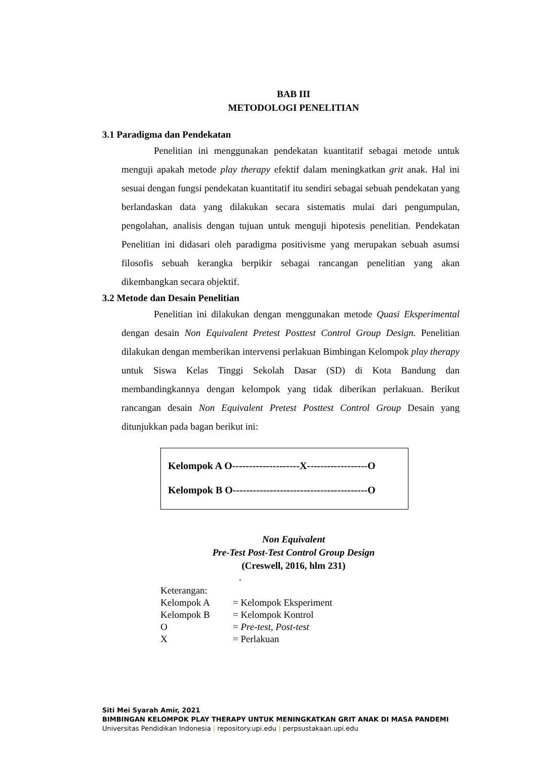BAB III
METODOLOGI PENELITIAN
3.1 Paradigma dan Pendekatan
Penelitian ini menggunakan pendekatan kuantitatif sebagai metode untuk menguji apakah metode play therapy efektif dalam meningkatkan grit anak. Hal ini sesuai dengan fungsi pendekatan kuantitatif itu sendiri sebagai sebuah pendekatan yang berlandaskan data yang dilakukan secara sistematis mulai dari pengumpulan, pengolahan, analisis dengan tujuan untuk menguji hipotesis penelitian. Pendekatan Penelitian ini didasari oleh paradigma positivisme yang merupakan sebuah asumsi filosofis sebuah kerangka berpikir sebagai rancangan penelitian yang akan dikembangkan secara objektif.
3.2 Metode dan Desain Penelitian
Penelitian ini dilakukan dengan menggunakan metode Quasi Eksperimental dengan desain Non Equivalent Pretest Posttest Control Group Design. Penelitian dilakukan dengan memberikan intervensi perlakuan Bimbingan Kelompok play therapy untuk Siswa Kelas Tinggi Sekolah Dasar (SD) di Kota Bandung dan membandingkannya dengan kelompok yang tidak diberikan perlakuan. Berikut rancangan desain Non Equivalent Pretest Posttest Control Group Desain yang ditunjukkan pada bagan berikut ini:
Kelompok A O--------------------X------------------O
Kelompok B O----------------------------------------O
Non Equivalent
Pre-Test Post-Test Control Group Design
(Creswell, 2016, hlm 231)
.
Keterangan:
| Kelompok A | = Kelompok Eksperiment |
| Kelompok B | = Kelompok Kontrol |
| O | = Pre-test, Post-test |
| X | = Perlakuan |
Siti Mei Syarah Amir, 2021
BIMBINGAN KELOMPOK PLAY THERAPY UNTUK MENINGKATKAN GRIT ANAK DI MASA PANDEMI
Universitas Pendidikan Indonesia | repository.upi.edu | perpsustakaan.upi.edu